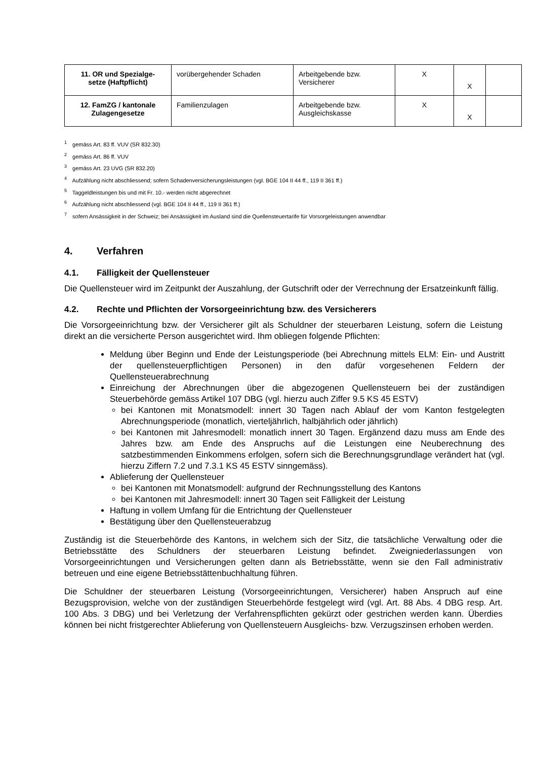| 11. OR und Spezialge- setze (Haftpflicht) | vorübergehender Schaden | Arbeitgebende bzw. Versicherer | X | X | |
| 12. FamZG / kantonale Zulagengesetze | Familienzulagen | Arbeitgebende bzw. Ausgleichskasse | X | X | |
<sup>1</sup> gemäss Art. 83 ff. VUV (SR 832.30)
<sup>2</sup> gemäss Art. 86 ff. VUV
<sup>3</sup> gemäss Art. 23 UVG (SR 832.20)
<sup>4</sup> Aufzählung nicht abschliessend; sofern Schadenversicherungsleistungen (vgl. BGE 104 II 44 ff., 119 II 361 ff.)
<sup>5</sup> Taggeldleistungen bis und mit Fr. 10.- werden nicht abgerechnet
<sup>6</sup> Aufzählung nicht abschliessend (vgl. BGE 104 II 44 ff., 119 II 361 ff.)
<sup>7</sup> sofern Ansässigkeit in der Schweiz; bei Ansässigkeit im Ausland sind die Quellensteuertarife für Vorsorgeleistungen anwendbar
4. Verfahren
4.1. Fälligkeit der Quellensteuer
Die Quellensteuer wird im Zeitpunkt der Auszahlung, der Gutschrift oder der Verrechnung der Ersatzeinkunft fällig.
4.2. Rechte und Pflichten der Vorsorgeeinrichtung bzw. des Versicherers
Die Vorsorgeeinrichtung bzw. der Versicherer gilt als Schuldner der steuerbaren Leistung, sofern die Leistung direkt an die versicherte Person ausgerichtet wird. Ihm obliegen folgende Pflichten:
Meldung über Beginn und Ende der Leistungsperiode (bei Abrechnung mittels ELM: Ein- und Austritt der quellensteuerpflichtigen Personen) in den dafür vorgesehenen Feldern der Quellensteuerabrechnung
Einreichung der Abrechnungen über die abgezogenen Quellensteuern bei der zuständigen Steuerbehörde gemäss Artikel 107 DBG (vgl. hierzu auch Ziffer 9.5 KS 45 ESTV)
bei Kantonen mit Monatsmodell: innert 30 Tagen nach Ablauf der vom Kanton festgelegten Abrechnungsperiode (monatlich, vierteljährlich, halbjährlich oder jährlich)
bei Kantonen mit Jahresmodell: monatlich innert 30 Tagen. Ergänzend dazu muss am Ende des Jahres bzw. am Ende des Anspruchs auf die Leistungen eine Neuberechnung des satzbestimmenden Einkommens erfolgen, sofern sich die Berechnungsgrundlage verändert hat (vgl. hierzu Ziffern 7.2 und 7.3.1 KS 45 ESTV sinngemäss).
Ablieferung der Quellensteuer
bei Kantonen mit Monatsmodell: aufgrund der Rechnungsstellung des Kantons
bei Kantonen mit Jahresmodell: innert 30 Tagen seit Fälligkeit der Leistung
Haftung in vollem Umfang für die Entrichtung der Quellensteuer
Bestätigung über den Quellensteuerabzug
Zuständig ist die Steuerbehörde des Kantons, in welchem sich der Sitz, die tatsächliche Verwaltung oder die Betriebsstätte des Schuldners der steuerbaren Leistung befindet. Zweigniederlassungen von Vorsorgeeinrichtungen und Versicherungen gelten dann als Betriebsstätte, wenn sie den Fall administrativ betreuen und eine eigene Betriebsstättenbuchhaltung führen.
Die Schuldner der steuerbaren Leistung (Vorsorgeeinrichtungen, Versicherer) haben Anspruch auf eine Bezugsprovision, welche von der zuständigen Steuerbehörde festgelegt wird (vgl. Art. 88 Abs. 4 DBG resp. Art. 100 Abs. 3 DBG) und bei Verletzung der Verfahrenspflichten gekürzt oder gestrichen werden kann. Überdies können bei nicht fristgerechter Ablieferung von Quellensteuern Ausgleichs- bzw. Verzugszinsen erhoben werden.